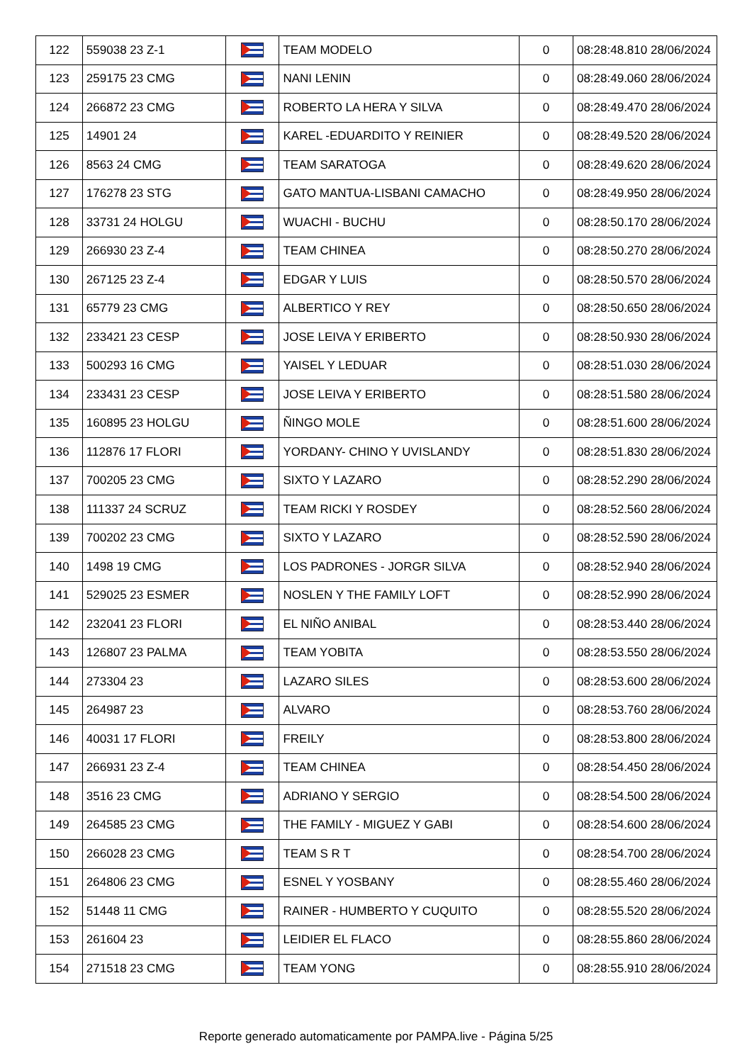| 122 | 559038 23 Z-1 | | TEAM MODELO | 0 | 08:28:48.810 28/06/2024 |
| 123 | 259175 23 CMG | | NANI LENIN | 0 | 08:28:49.060 28/06/2024 |
| 124 | 266872 23 CMG | | ROBERTO LA HERA Y SILVA | 0 | 08:28:49.470 28/06/2024 |
| 125 | 14901 24 | | KAREL -EDUARDITO Y REINIER | 0 | 08:28:49.520 28/06/2024 |
| 126 | 8563 24 CMG | | TEAM SARATOGA | 0 | 08:28:49.620 28/06/2024 |
| 127 | 176278 23 STG | | GATO MANTUA-LISBANI CAMACHO | 0 | 08:28:49.950 28/06/2024 |
| 128 | 33731 24 HOLGU | | WUACHI - BUCHU | 0 | 08:28:50.170 28/06/2024 |
| 129 | 266930 23 Z-4 | | TEAM CHINEA | 0 | 08:28:50.270 28/06/2024 |
| 130 | 267125 23 Z-4 | | EDGAR Y LUIS | 0 | 08:28:50.570 28/06/2024 |
| 131 | 65779 23 CMG | | ALBERTICO Y REY | 0 | 08:28:50.650 28/06/2024 |
| 132 | 233421 23 CESP | | JOSE LEIVA Y ERIBERTO | 0 | 08:28:50.930 28/06/2024 |
| 133 | 500293 16 CMG | | YAISEL Y LEDUAR | 0 | 08:28:51.030 28/06/2024 |
| 134 | 233431 23 CESP | | JOSE LEIVA Y ERIBERTO | 0 | 08:28:51.580 28/06/2024 |
| 135 | 160895 23 HOLGU | | ÑINGO MOLE | 0 | 08:28:51.600 28/06/2024 |
| 136 | 112876 17 FLORI | | YORDANY- CHINO Y UVISLANDY | 0 | 08:28:51.830 28/06/2024 |
| 137 | 700205 23 CMG | | SIXTO Y LAZARO | 0 | 08:28:52.290 28/06/2024 |
| 138 | 111337 24 SCRUZ | | TEAM RICKI Y ROSDEY | 0 | 08:28:52.560 28/06/2024 |
| 139 | 700202 23 CMG | | SIXTO Y LAZARO | 0 | 08:28:52.590 28/06/2024 |
| 140 | 1498 19 CMG | | LOS PADRONES - JORGR SILVA | 0 | 08:28:52.940 28/06/2024 |
| 141 | 529025 23 ESMER | | NOSLEN Y THE FAMILY LOFT | 0 | 08:28:52.990 28/06/2024 |
| 142 | 232041 23 FLORI | | EL NIÑO ANIBAL | 0 | 08:28:53.440 28/06/2024 |
| 143 | 126807 23 PALMA | | TEAM YOBITA | 0 | 08:28:53.550 28/06/2024 |
| 144 | 273304 23 | | LAZARO SILES | 0 | 08:28:53.600 28/06/2024 |
| 145 | 264987 23 | | ALVARO | 0 | 08:28:53.760 28/06/2024 |
| 146 | 40031 17 FLORI | | FREILY | 0 | 08:28:53.800 28/06/2024 |
| 147 | 266931 23 Z-4 | | TEAM CHINEA | 0 | 08:28:54.450 28/06/2024 |
| 148 | 3516 23 CMG | | ADRIANO Y SERGIO | 0 | 08:28:54.500 28/06/2024 |
| 149 | 264585 23 CMG | | THE FAMILY - MIGUEZ Y GABI | 0 | 08:28:54.600 28/06/2024 |
| 150 | 266028 23 CMG | | TEAM S R T | 0 | 08:28:54.700 28/06/2024 |
| 151 | 264806 23 CMG | | ESNEL Y YOSBANY | 0 | 08:28:55.460 28/06/2024 |
| 152 | 51448 11 CMG | | RAINER - HUMBERTO Y CUQUITO | 0 | 08:28:55.520 28/06/2024 |
| 153 | 261604 23 | | LEIDIER EL FLACO | 0 | 08:28:55.860 28/06/2024 |
| 154 | 271518 23 CMG | | TEAM YONG | 0 | 08:28:55.910 28/06/2024 |
Reporte generado automaticamente por PAMPA.live - Página 5/25